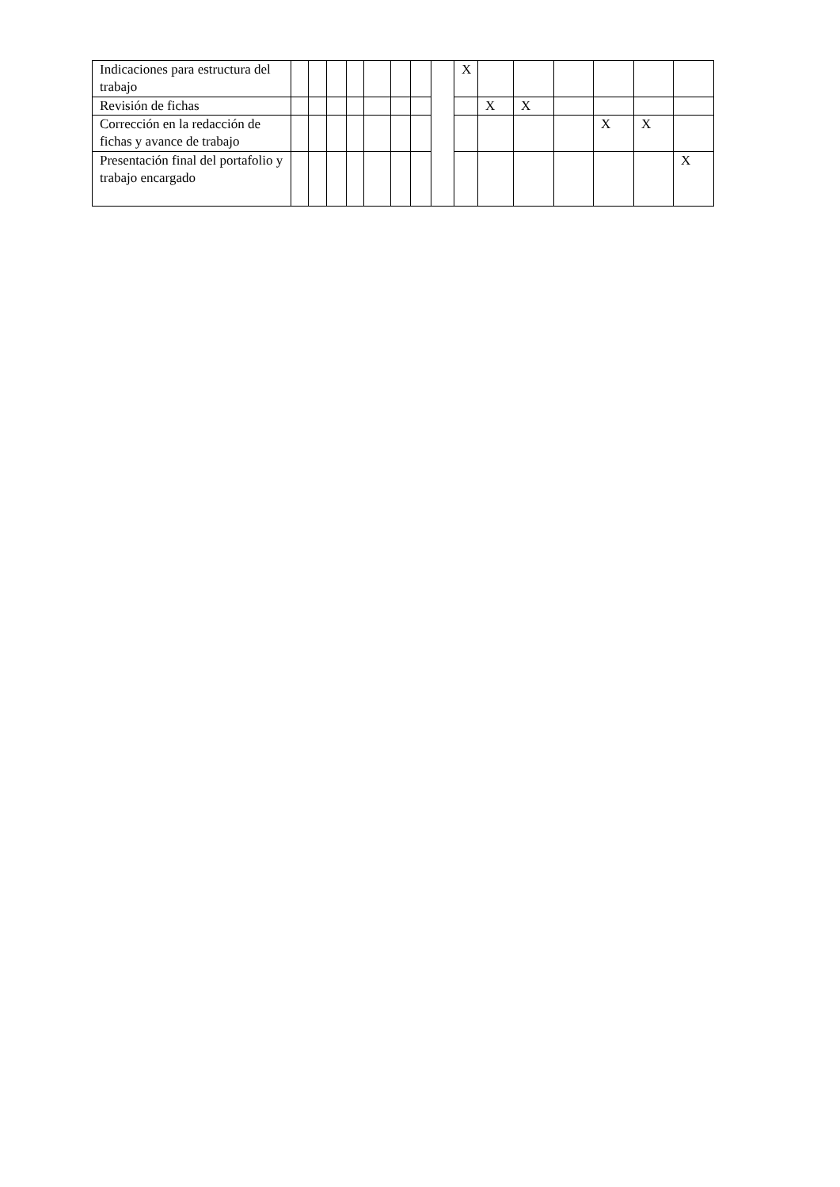| Indicaciones para estructura del trabajo | | | | | | | | | X | | | | | | |
| Revisión de fichas | | | | | | | | | | X | X | | | | |
| Corrección en la redacción de fichas y avance de trabajo | | | | | | | | | | | | | X | X | |
| Presentación final del portafolio y trabajo encargado | | | | | | | | | | | | | | | X |